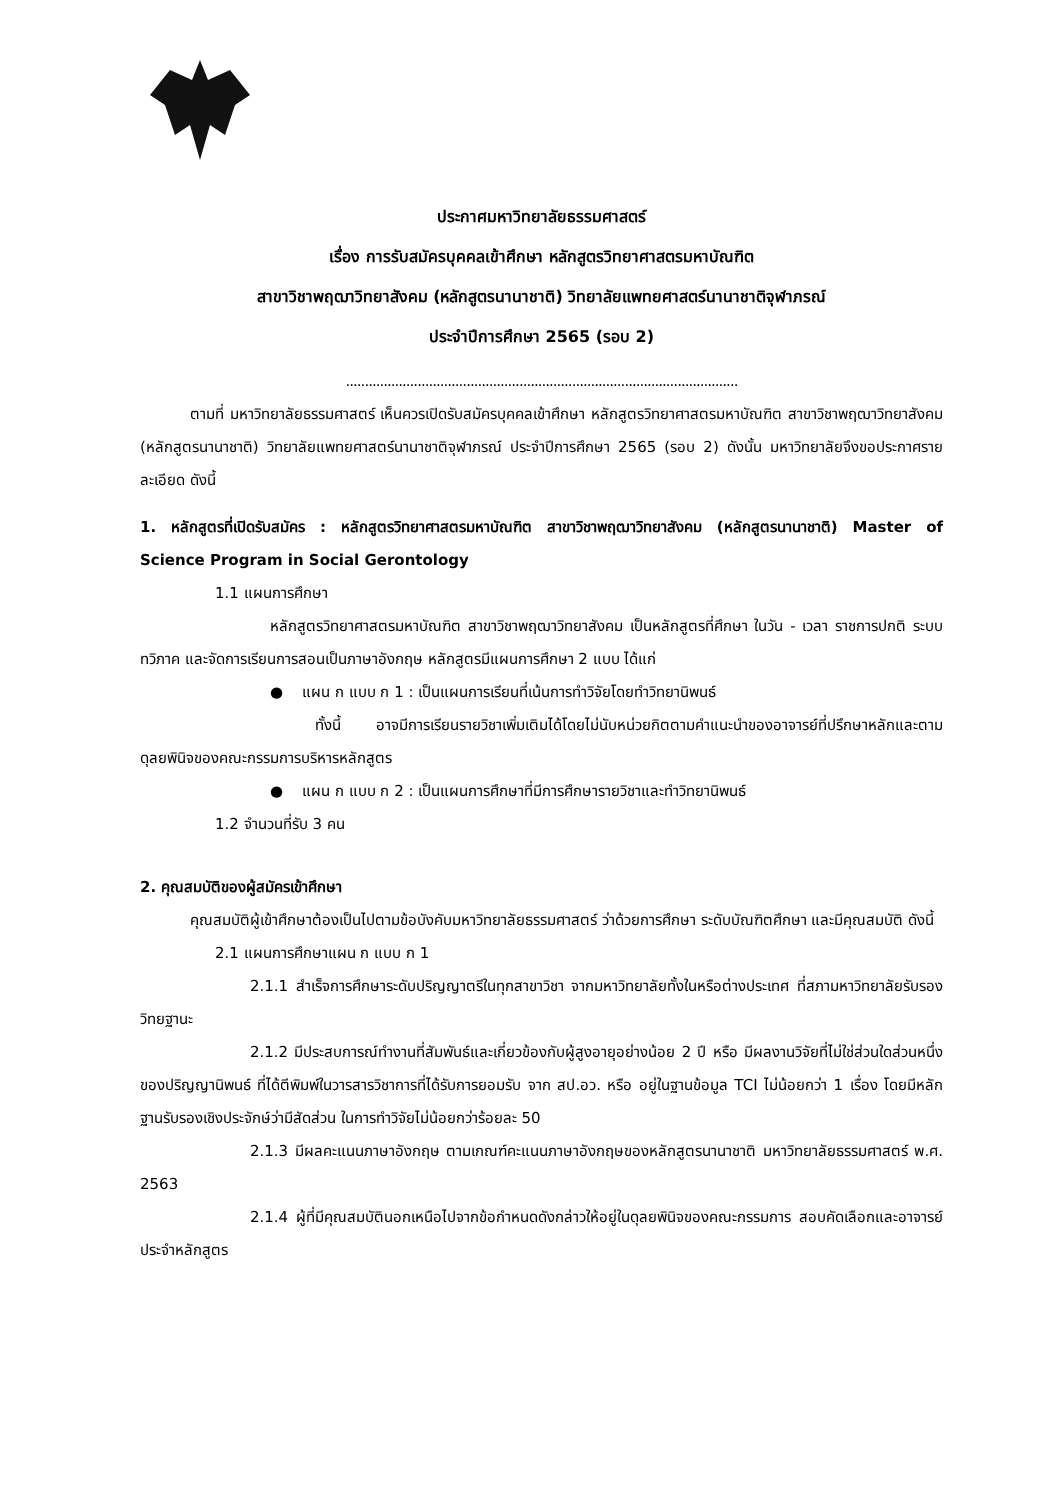ประกาศมหาวิทยาลัยธรรมศาสตร์
เรื่อง การรับสมัครบุคคลเข้าศึกษา หลักสูตรวิทยาศาสตรมหาบัณฑิต
สาขาวิชาพฤฒาวิทยาสังคม (หลักสูตรนานาชาติ) วิทยาลัยแพทยศาสตร์นานาชาติจุฬาภรณ์
ประจำปีการศึกษา 2565 (รอบ 2)
........................................................................................................
ตามที่ มหาวิทยาลัยธรรมศาสตร์ เห็นควรเปิดรับสมัครบุคคลเข้าศึกษา หลักสูตรวิทยาศาสตรมหาบัณฑิต สาขาวิชาพฤฒาวิทยาสังคม (หลักสูตรนานาชาติ) วิทยาลัยแพทยศาสตร์นานาชาติจุฬาภรณ์ ประจำปีการศึกษา 2565 (รอบ 2) ดังนั้น มหาวิทยาลัยจึงขอประกาศรายละเอียด ดังนี้
1. หลักสูตรที่เปิดรับสมัคร : หลักสูตรวิทยาศาสตรมหาบัณฑิต สาขาวิชาพฤฒาวิทยาสังคม (หลักสูตรนานาชาติ) Master of Science Program in Social Gerontology
1.1 แผนการศึกษา
หลักสูตรวิทยาศาสตรมหาบัณฑิต สาขาวิชาพฤฒาวิทยาสังคม เป็นหลักสูตรที่ศึกษา ในวัน - เวลา ราชการปกติ ระบบทวิภาค และจัดการเรียนการสอนเป็นภาษาอังกฤษ หลักสูตรมีแผนการศึกษา 2 แบบ ได้แก่
● แผน ก แบบ ก 1 : เป็นแผนการเรียนที่เน้นการทำวิจัยโดยทำวิทยานิพนธ์
ทั้งนี้ อาจมีการเรียนรายวิชาเพิ่มเติมได้โดยไม่นับหน่วยกิตตามคำแนะนำของอาจารย์ที่ปรึกษาหลักและตามดุลยพินิจของคณะกรรมการบริหารหลักสูตร
● แผน ก แบบ ก 2 : เป็นแผนการศึกษาที่มีการศึกษารายวิชาและทำวิทยานิพนธ์
1.2 จำนวนที่รับ 3 คน
2. คุณสมบัติของผู้สมัครเข้าศึกษา
คุณสมบัติผู้เข้าศึกษาต้องเป็นไปตามข้อบังคับมหาวิทยาลัยธรรมศาสตร์ ว่าด้วยการศึกษา ระดับบัณฑิตศึกษา และมีคุณสมบัติ ดังนี้
2.1 แผนการศึกษาแผน ก แบบ ก 1
2.1.1 สำเร็จการศึกษาระดับปริญญาตรีในทุกสาขาวิชา จากมหาวิทยาลัยทั้งในหรือต่างประเทศ ที่สภามหาวิทยาลัยรับรองวิทยฐานะ
2.1.2 มีประสบการณ์ทำงานที่สัมพันธ์และเกี่ยวข้องกับผู้สูงอายุอย่างน้อย 2 ปี หรือ มีผลงานวิจัยที่ไม่ใช่ส่วนใดส่วนหนึ่งของปริญญานิพนธ์ ที่ได้ตีพิมพ์ในวารสารวิชาการที่ได้รับการยอมรับ จาก สป.อว. หรือ อยู่ในฐานข้อมูล TCI ไม่น้อยกว่า 1 เรื่อง โดยมีหลักฐานรับรองเชิงประจักษ์ว่ามีสัดส่วน ในการทำวิจัยไม่น้อยกว่าร้อยละ 50
2.1.3 มีผลคะแนนภาษาอังกฤษ ตามเกณฑ์คะแนนภาษาอังกฤษของหลักสูตรนานาชาติ มหาวิทยาลัยธรรมศาสตร์ พ.ศ. 2563
2.1.4 ผู้ที่มีคุณสมบัตินอกเหนือไปจากข้อกำหนดดังกล่าวให้อยู่ในดุลยพินิจของคณะกรรมการ สอบคัดเลือกและอาจารย์ประจำหลักสูตร